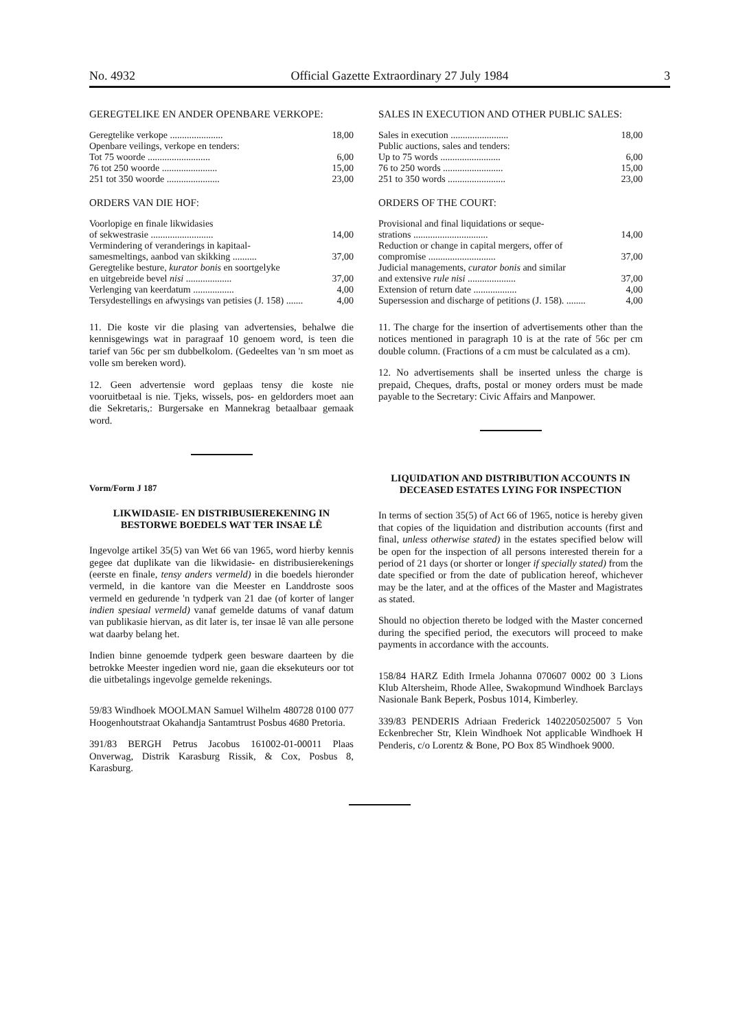No. 4932 Official Gazette Extraordinary 27 July 1984 3
GEREGTELIKE EN ANDER OPENBARE VERKOPE:
| Geregtelike verkope ...................... | 18,00 |
| Openbare veilings, verkope en tenders: | |
| Tot 75 woorde .......................... | 6,00 |
| 76 tot 250 woorde ....................... | 15,00 |
| 251 tot 350 woorde ...................... | 23,00 |
ORDERS VAN DIE HOF:
| Voorlopige en finale likwidasies | |
| of sekwestrasie .......................... | 14,00 |
| Vermindering of veranderings in kapitaal- | |
| samesmeltings, aanbod van skikking .......... | 37,00 |
| Geregtelike besture, kurator bonis en soortgelyke | |
| en uitgebreide bevel nisi ................... | 37,00 |
| Verlenging van keerdatum ................. | 4,00 |
| Tersydestellings en afwysings van petisies (J. 158) ....... | 4,00 |
11. Die koste vir die plasing van advertensies, behalwe die kennisgewings wat in paragraaf 10 genoem word, is teen die tarief van 56c per sm dubbelkolom. (Gedeeltes van 'n sm moet as volle sm bereken word).
12. Geen advertensie word geplaas tensy die koste nie vooruitbetaal is nie. Tjeks, wissels, pos- en geldorders moet aan die Sekretaris,: Burgersake en Mannekrag betaalbaar gemaak word.
Vorm/Form J 187
LIKWIDASIE- EN DISTRIBUSIEREKENING IN BESTORWE BOEDELS WAT TER INSAE LÊ
Ingevolge artikel 35(5) van Wet 66 van 1965, word hierby kennis gegee dat duplikate van die likwidasie- en distribusierekenings (eerste en finale, tensy anders vermeld) in die boedels hieronder vermeld, in die kantore van die Meester en Landdroste soos vermeld en gedurende 'n tydperk van 21 dae (of korter of langer indien spesiaal vermeld) vanaf gemelde datums of vanaf datum van publikasie hiervan, as dit later is, ter insae lê van alle persone wat daarby belang het.
Indien binne genoemde tydperk geen besware daarteen by die betrokke Meester ingedien word nie, gaan die eksekuteurs oor tot die uitbetalings ingevolge gemelde rekenings.
59/83 Windhoek MOOLMAN Samuel Wilhelm 480728 0100 077 Hoogenhoutstraat Okahandja Santamtrust Posbus 4680 Pretoria.
391/83 BERGH Petrus Jacobus 161002-01-00011 Plaas Onverwag, Distrik Karasburg Rissik, & Cox, Posbus 8, Karasburg.
SALES IN EXECUTION AND OTHER PUBLIC SALES:
| Sales in execution ........................ | 18,00 |
| Public auctions, sales and tenders: | |
| Up to 75 words ......................... | 6,00 |
| 76 to 250 words ......................... | 15,00 |
| 251 to 350 words ........................ | 23,00 |
ORDERS OF THE COURT:
| Provisional and final liquidations or seque- | |
| strations ............................... | 14,00 |
| Reduction or change in capital mergers, offer of | |
| compromise ............................ | 37,00 |
| Judicial managements, curator bonis and similar | |
| and extensive rule nisi .................... | 37,00 |
| Extension of return date .................. | 4,00 |
| Supersession and discharge of petitions (J. 158). ........ | 4,00 |
11. The charge for the insertion of advertisements other than the notices mentioned in paragraph 10 is at the rate of 56c per cm double column. (Fractions of a cm must be calculated as a cm).
12. No advertisements shall be inserted unless the charge is prepaid, Cheques, drafts, postal or money orders must be made payable to the Secretary: Civic Affairs and Manpower.
LIQUIDATION AND DISTRIBUTION ACCOUNTS IN DECEASED ESTATES LYING FOR INSPECTION
In terms of section 35(5) of Act 66 of 1965, notice is hereby given that copies of the liquidation and distribution accounts (first and final, unless otherwise stated) in the estates specified below will be open for the inspection of all persons interested therein for a period of 21 days (or shorter or longer if specially stated) from the date specified or from the date of publication hereof, whichever may be the later, and at the offices of the Master and Magistrates as stated.
Should no objection thereto be lodged with the Master concerned during the specified period, the executors will proceed to make payments in accordance with the accounts.
158/84 HARZ Edith Irmela Johanna 070607 0002 00 3 Lions Klub Altersheim, Rhode Allee, Swakopmund Windhoek Barclays Nasionale Bank Beperk, Posbus 1014, Kimberley.
339/83 PENDERIS Adriaan Frederick 1402205025007 5 Von Eckenbrecher Str, Klein Windhoek Not applicable Windhoek H Penderis, c/o Lorentz & Bone, PO Box 85 Windhoek 9000.